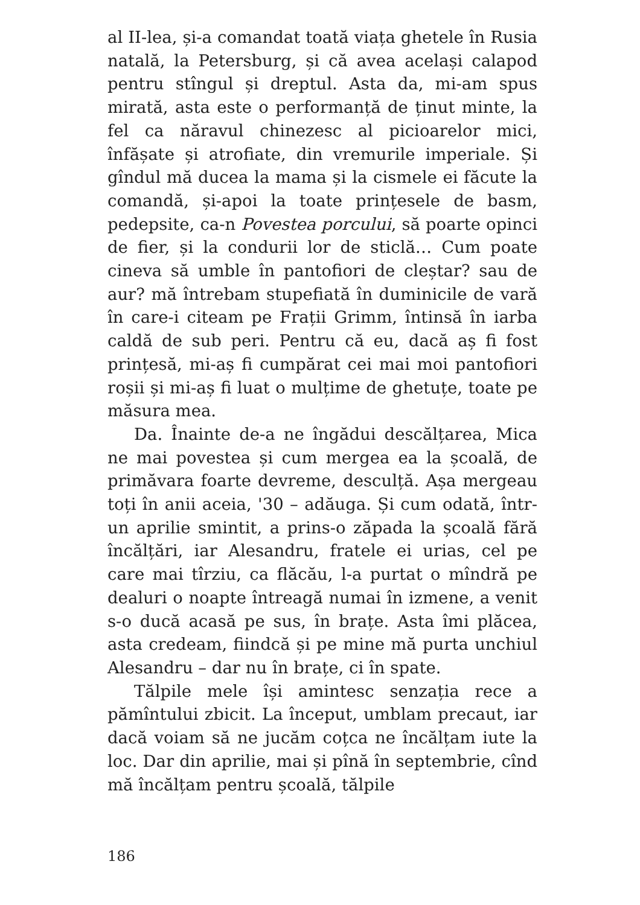al II-lea, și-a comandat toată viața ghetele în Rusia natală, la Petersburg, și că avea același calapod pentru stîngul și dreptul. Asta da, mi-am spus mirată, asta este o performanță de ținut minte, la fel ca năravul chinezesc al picioarelor mici, înfășate și atrofiate, din vremurile imperiale. Și gîndul mă ducea la mama și la cismele ei făcute la comandă, și-apoi la toate prințesele de basm, pedepsite, ca-n Povestea porcului, să poarte opinci de fier, și la condurii lor de sticlă… Cum poate cineva să umble în pantofiori de cleștar? sau de aur? mă întrebam stupefiată în duminicile de vară în care-i citeam pe Frații Grimm, întinsă în iarba caldă de sub peri. Pentru că eu, dacă aș fi fost prințesă, mi-aș fi cumpărat cei mai moi pantofiori roșii și mi-aș fi luat o mulțime de ghetuțe, toate pe măsura mea.
Da. Înainte de-a ne îngădui descălțarea, Mica ne mai povestea și cum mergea ea la școală, de primăvara foarte devreme, desculță. Așa mergeau toți în anii aceia, '30 – adăuga. Și cum odată, într-un aprilie smintit, a prins-o zăpada la școală fără încălțări, iar Alesandru, fratele ei urias, cel pe care mai tîrziu, ca flăcău, l-a purtat o mîndră pe dealuri o noapte întreagă numai în izmene, a venit s-o ducă acasă pe sus, în brațe. Asta îmi plăcea, asta credeam, fiindcă și pe mine mă purta unchiul Alesandru – dar nu în brațe, ci în spate.
Tălpile mele își amintesc senzația rece a pămîntului zbicit. La început, umblam precaut, iar dacă voiam să ne jucăm coțca ne încălțam iute la loc. Dar din aprilie, mai și pînă în septembrie, cînd mă încălțam pentru școală, tălpile
186